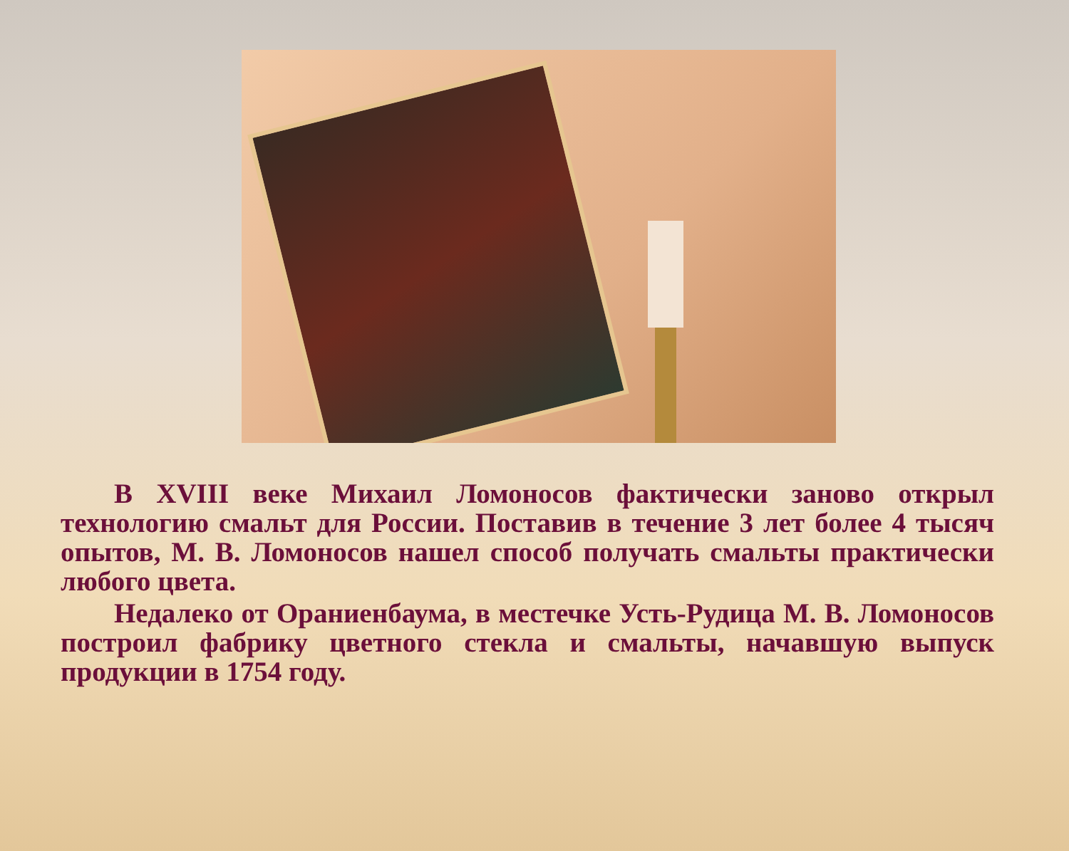В XVIII веке Михаил Ломоносов фактически заново открыл технологию смальт для России. Поставив в течение 3 лет более 4 тысяч опытов, М. В. Ломоносов нашел способ получать смальты практически любого цвета.
Недалеко от Ораниенбаума, в местечке Усть-Рудица М. В. Ломоносов построил фабрику цветного стекла и смальты, начавшую выпуск продукции в 1754 году.